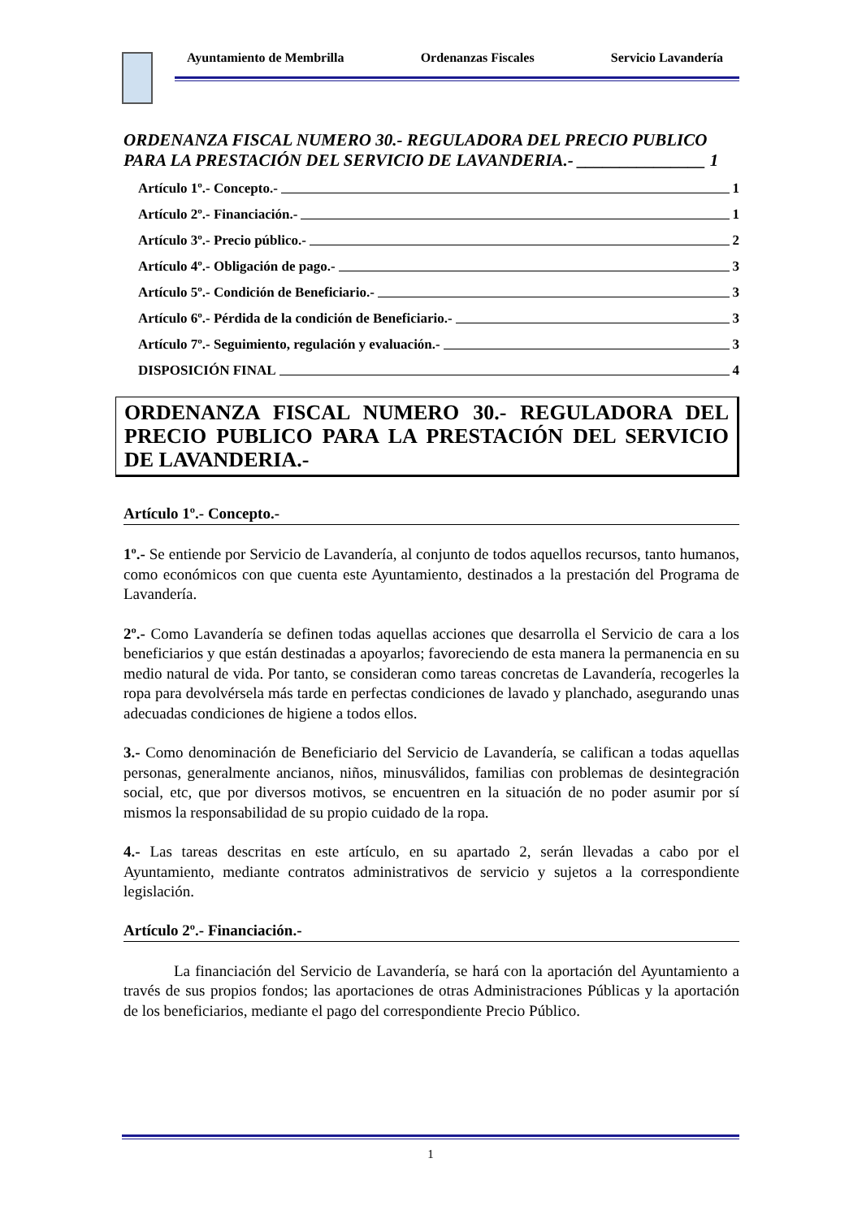Ayuntamiento de Membrilla Ordenanzas Fiscales Servicio Lavandería
ORDENANZA FISCAL NUMERO 30.- REGULADORA DEL PRECIO PUBLICO PARA LA PRESTACIÓN DEL SERVICIO DE LAVANDERIA.- _______________ 1
Artículo 1º.- Concepto.- 1
Artículo 2º.- Financiación.- 1
Artículo 3º.- Precio público.- 2
Artículo 4º.- Obligación de pago.- 3
Artículo 5º.- Condición de Beneficiario.- 3
Artículo 6º.- Pérdida de la condición de Beneficiario.- 3
Artículo 7º.- Seguimiento, regulación y evaluación.- 3
DISPOSICIÓN FINAL 4
ORDENANZA FISCAL NUMERO 30.- REGULADORA DEL PRECIO PUBLICO PARA LA PRESTACIÓN DEL SERVICIO DE LAVANDERIA.-
Artículo 1º.- Concepto.-
1º.- Se entiende por Servicio de Lavandería, al conjunto de todos aquellos recursos, tanto humanos, como económicos con que cuenta este Ayuntamiento, destinados a la prestación del Programa de Lavandería.
2º.- Como Lavandería se definen todas aquellas acciones que desarrolla el Servicio de cara a los beneficiarios y que están destinadas a apoyarlos; favoreciendo de esta manera la permanencia en su medio natural de vida. Por tanto, se consideran como tareas concretas de Lavandería, recogerles la ropa para devolvérsela más tarde en perfectas condiciones de lavado y planchado, asegurando unas adecuadas condiciones de higiene a todos ellos.
3.- Como denominación de Beneficiario del Servicio de Lavandería, se califican a todas aquellas personas, generalmente ancianos, niños, minusválidos, familias con problemas de desintegración social, etc, que por diversos motivos, se encuentren en la situación de no poder asumir por sí mismos la responsabilidad de su propio cuidado de la ropa.
4.- Las tareas descritas en este artículo, en su apartado 2, serán llevadas a cabo por el Ayuntamiento, mediante contratos administrativos de servicio y sujetos a la correspondiente legislación.
Artículo 2º.- Financiación.-
La financiación del Servicio de Lavandería, se hará con la aportación del Ayuntamiento a través de sus propios fondos; las aportaciones de otras Administraciones Públicas y la aportación de los beneficiarios, mediante el pago del correspondiente Precio Público.
1